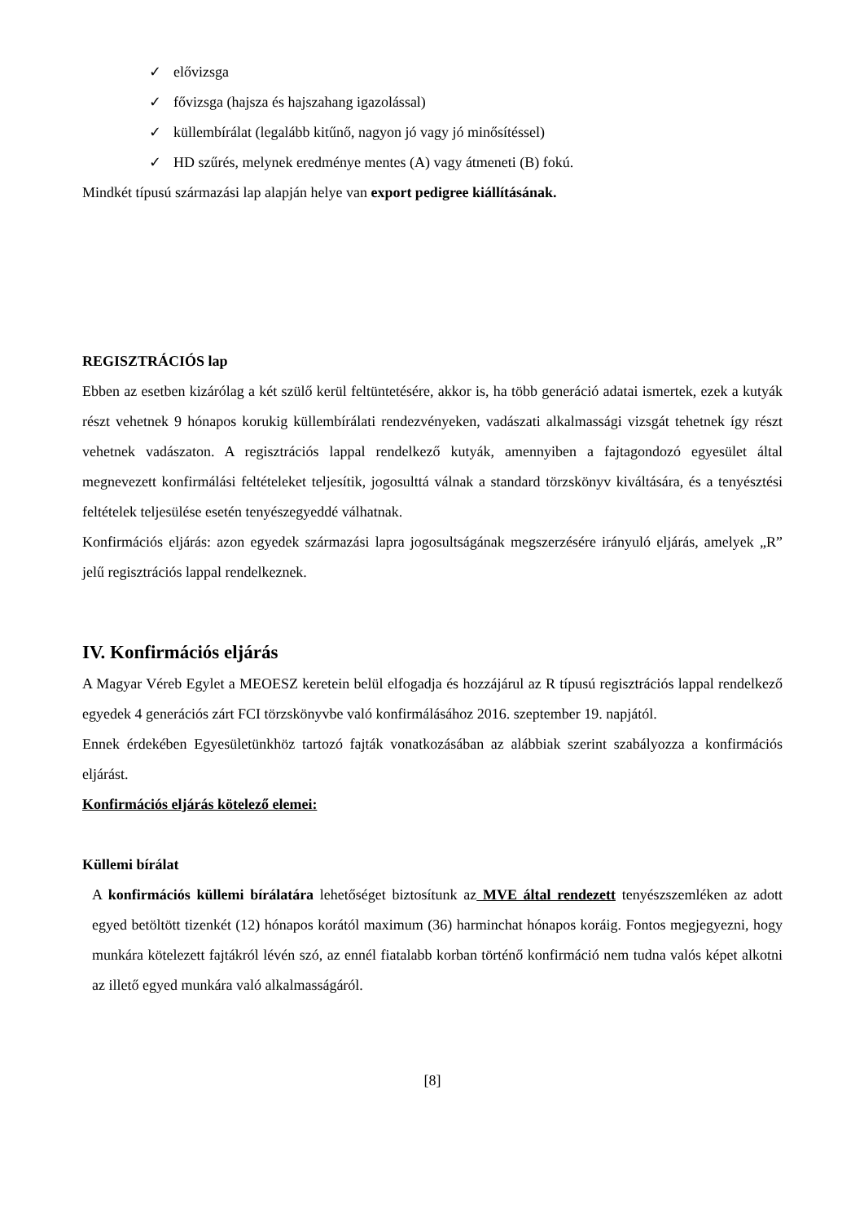✓ elővizsga
✓ fővizsga (hajsza és hajszahang igazolással)
✓ küllembírálat (legalább kitűnő, nagyon jó vagy jó minősítéssel)
✓ HD szűrés, melynek eredménye mentes (A) vagy átmeneti (B) fokú.
Mindkét típusú származási lap alapján helye van export pedigree kiállításának.
REGISZTRÁCIÓS lap
Ebben az esetben kizárólag a két szülő kerül feltüntetésére, akkor is, ha több generáció adatai ismertek, ezek a kutyák részt vehetnek 9 hónapos korukig küllembírálati rendezvényeken, vadászati alkalmassági vizsgát tehetnek így részt vehetnek vadászaton. A regisztrációs lappal rendelkező kutyák, amennyiben a fajtagondozó egyesület által megnevezett konfirmálási feltételeket teljesítik, jogosulttá válnak a standard törzskönyv kiváltására, és a tenyésztési feltételek teljesülése esetén tenyészegyeddé válhatnak.
Konfirmációs eljárás: azon egyedek származási lapra jogosultságának megszerzésére irányuló eljárás, amelyek „R” jelű regisztrációs lappal rendelkeznek.
IV. Konfirmációs eljárás
A Magyar Véreb Egylet a MEOESZ keretein belül elfogadja és hozzájárul az R típusú regisztrációs lappal rendelkező egyedek 4 generációs zárt FCI törzskönyvbe való konfirmálásához 2016. szeptember 19. napjától.
Ennek érdekében Egyesületünkhöz tartozó fajták vonatkozásában az alábbiak szerint szabályozza a konfirmációs eljárást.
Konfirmációs eljárás kötelező elemei:
Küllemi bírálat
A konfirmációs küllemi bírálatára lehetőséget biztosítunk az MVE által rendezett tenyészszemléken az adott egyed betöltött tizenkét (12) hónapos korától maximum (36) harminchat hónapos koráig. Fontos megjegyezni, hogy munkára kötelezett fajtákról lévén szó, az ennél fiatalabb korban történő konfirmáció nem tudna valós képet alkotni az illető egyed munkára való alkalmasságáról.
[8]